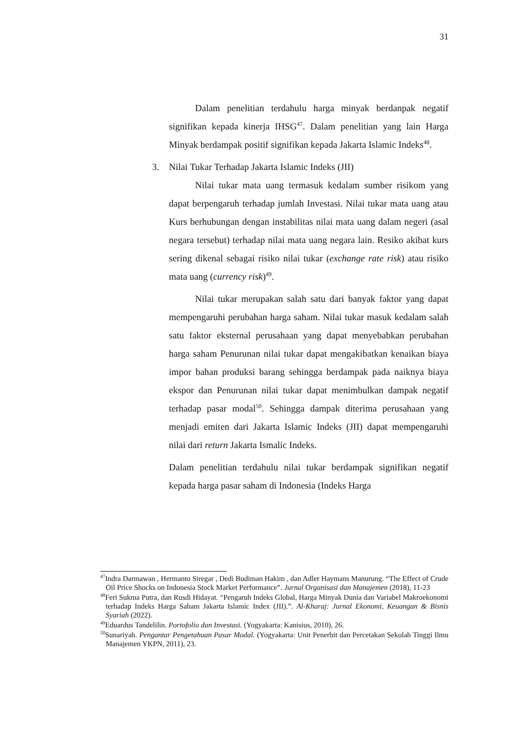31
Dalam penelitian terdahulu harga minyak berdanpak negatif signifikan kepada kinerja IHSG<sup>47</sup>. Dalam penelitian yang lain Harga Minyak berdampak positif signifikan kepada Jakarta Islamic Indeks<sup>48</sup>.
3. Nilai Tukar Terhadap Jakarta Islamic Indeks (JII)
Nilai tukar mata uang termasuk kedalam sumber risikom yang dapat berpengaruh terhadap jumlah Investasi. Nilai tukar mata uang atau Kurs berhubungan dengan instabilitas nilai mata uang dalam negeri (asal negara tersebut) terhadap nilai mata uang negara lain. Resiko akibat kurs sering dikenal sebagai risiko nilai tukar (exchange rate risk) atau risiko mata uang (currency risk)<sup>49</sup>.
Nilai tukar merupakan salah satu dari banyak faktor yang dapat mempengaruhi perubahan harga saham. Nilai tukar masuk kedalam salah satu faktor eksternal perusahaan yang dapat menyebabkan perubahan harga saham Penurunan nilai tukar dapat mengakibatkan kenaikan biaya impor bahan produksi barang sehingga berdampak pada naiknya biaya ekspor dan Penurunan nilai tukar dapat menimbulkan dampak negatif terhadap pasar modal<sup>50</sup>. Sehingga dampak diterima perusahaan yang menjadi emiten dari Jakarta Islamic Indeks (JII) dapat mempengaruhi nilai dari return Jakarta Ismalic Indeks.
Dalam penelitian terdahulu nilai tukar berdampak signifikan negatif kepada harga pasar saham di Indonesia (Indeks Harga
<sup>47</sup> Indra Darmawan , Hermanto Siregar , Dedi Budiman Hakim , dan Adler Haymans Manurung. “The Effect of Crude Oil Price Shocks on Indonesia Stock Market Performance”. Jurnal Organisasi dan Manajemen (2018), 11-23
<sup>48</sup> Feri Sukma Putra, dan Rusdi Hidayat. “Pengaruh Indeks Global, Harga Minyak Dunia dan Variabel Makroekonomi terhadap Indeks Harga Saham Jakarta Islamic Index (JII).”. Al-Kharaj: Jurnal Ekonomi, Keuangan & Bisnis Syariah (2022).
<sup>49</sup> Eduardus Tandelilin. Portofolio dan Investasi. (Yogyakarta: Kanisius, 2010), 26.
<sup>50</sup> Sunariyah. Pengantar Pengetahuan Pasar Modal. (Yogyakarta: Unit Penerbit dan Percetakan Sekolah Tinggi Ilmu Manajemen YKPN, 2011), 23.